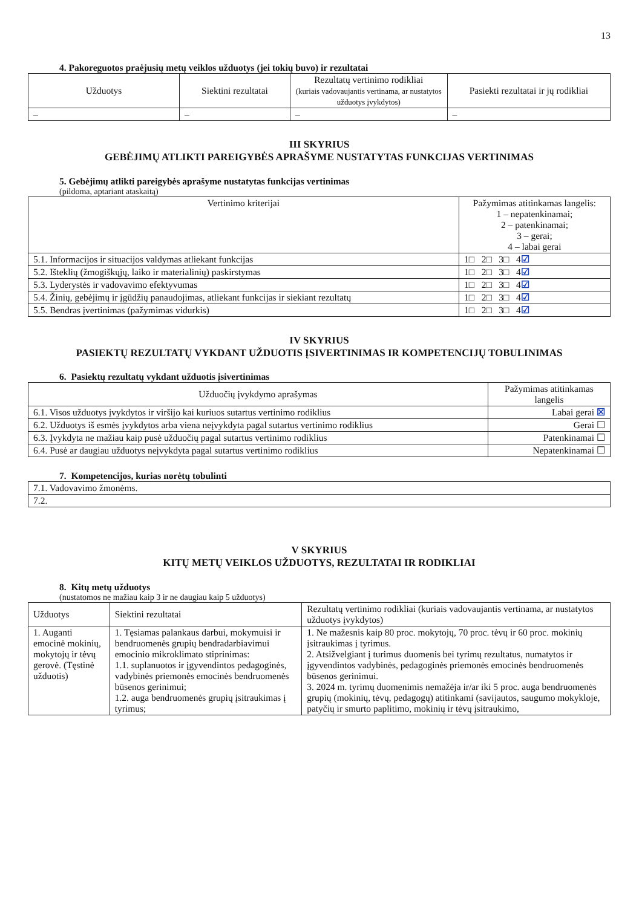13
4. Pakoreguotos praėjusių metų veiklos užduotys (jei tokių buvo) ir rezultatai
| Užduotys | Siektini rezultatai | Rezultatų vertinimo rodikliai (kuriais vadovaujantis vertinama, ar nustatytos užduotys įvykdytos) | Pasiekti rezultatai ir jų rodikliai |
| --- | --- | --- | --- |
| – | – | – | – |
III SKYRIUS
GEBĖJIMŲ ATLIKTI PAREIGYBĖS APRAŠYME NUSTATYTAS FUNKCIJAS VERTINIMAS
5. Gebėjimų atlikti pareigybės aprašyme nustatytas funkcijas vertinimas
(pildoma, aptariant ataskaitą)
| Vertinimo kriterijai | Pažymimas atitinkamas langelis: 1 – nepatenkinamai; 2 – patenkinamai; 3 – gerai; 4 – labai gerai |
| --- | --- |
| 5.1. Informacijos ir situacijos valdymas atliekant funkcijas | 1□ 2□ 3□ 4 ☑ |
| 5.2. Išteklių (žmogiškųjų, laiko ir materialinių) paskirstymas | 1□ 2□ 3□ 4 ☑ |
| 5.3. Lyderystės ir vadovavimo efektyvumas | 1□ 2□ 3□ 4 ☑ |
| 5.4. Žinių, gebėjimų ir įgūdžių panaudojimas, atliekant funkcijas ir siekiant rezultatų | 1□ 2□ 3□ 4 ☑ |
| 5.5. Bendras įvertinimas (pažymimas vidurkis) | 1□ 2□ 3□ 4 ☑ |
IV SKYRIUS
PASIEKTŲ REZULTATŲ VYKDANT UŽDUOTIS ĮSIVERTINIMAS IR KOMPETENCIJŲ TOBULINIMAS
6. Pasiektų rezultatų vykdant užduotis įsivertinimas
| Užduočių įvykdymo aprašymas | Pažymimas atitinkamas langelis |
| --- | --- |
| 6.1. Visos užduotys įvykdytos ir viršijo kai kuriuos sutartus vertinimo rodiklius | Labai gerai ☒ |
| 6.2. Užduotys iš esmės įvykdytos arba viena neįvykdyta pagal sutartus vertinimo rodiklius | Gerai ☐ |
| 6.3. Įvykdyta ne mažiau kaip pusė užduočių pagal sutartus vertinimo rodiklius | Patenkinamai ☐ |
| 6.4. Pusė ar daugiau užduotys neįvykdyta pagal sutartus vertinimo rodiklius | Nepatenkinamai ☐ |
7. Kompetencijos, kurias norėtų tobulinti
| 7.1. Vadovavimo žmonėms. |
| 7.2. |
V SKYRIUS
KITŲ METŲ VEIKLOS UŽDUOTYS, REZULTATAI IR RODIKLIAI
8. Kitų metų užduotys
(nustatomos ne mažiau kaip 3 ir ne daugiau kaip 5 užduotys)
| Užduotys | Siektini rezultatai | Rezultatų vertinimo rodikliai (kuriais vadovaujantis vertinama, ar nustatytos užduotys įvykdytos) |
| --- | --- | --- |
| 1. Auganti emocinė mokinių, mokytojų ir tėvų gerovė. (Tęstinė užduotis) | 1. Tęsiamas palankaus darbui, mokymuisi ir bendruomenės grupių bendradarbiavimui emocinio mikroklimato stiprinimas: 1.1. suplanuotos ir įgyvendintos pedagoginės, vadybinės priemonės emocinės bendruomenės būsenos gerinimui; 1.2. auga bendruomenės grupių įsitraukimas į tyrimus; | 1. Ne mažesnis kaip 80 proc. mokytojų, 70 proc. tėvų ir 60 proc. mokinių įsitraukimas į tyrimus. 2. Atsižvelgiant į turimus duomenis bei tyrimų rezultatus, numatytos ir įgyvendintos vadybinės, pedagoginės priemonės emocinės bendruomenės būsenos gerinimui. 3. 2024 m. tyrimų duomenimis nemažėja ir/ar iki 5 proc. auga bendruomenės grupių (mokinių, tėvų, pedagogų) atitinkami (savijautos, saugumo mokykloje, patyčių ir smurto paplitimo, mokinių ir tėvų įsitraukimo, |